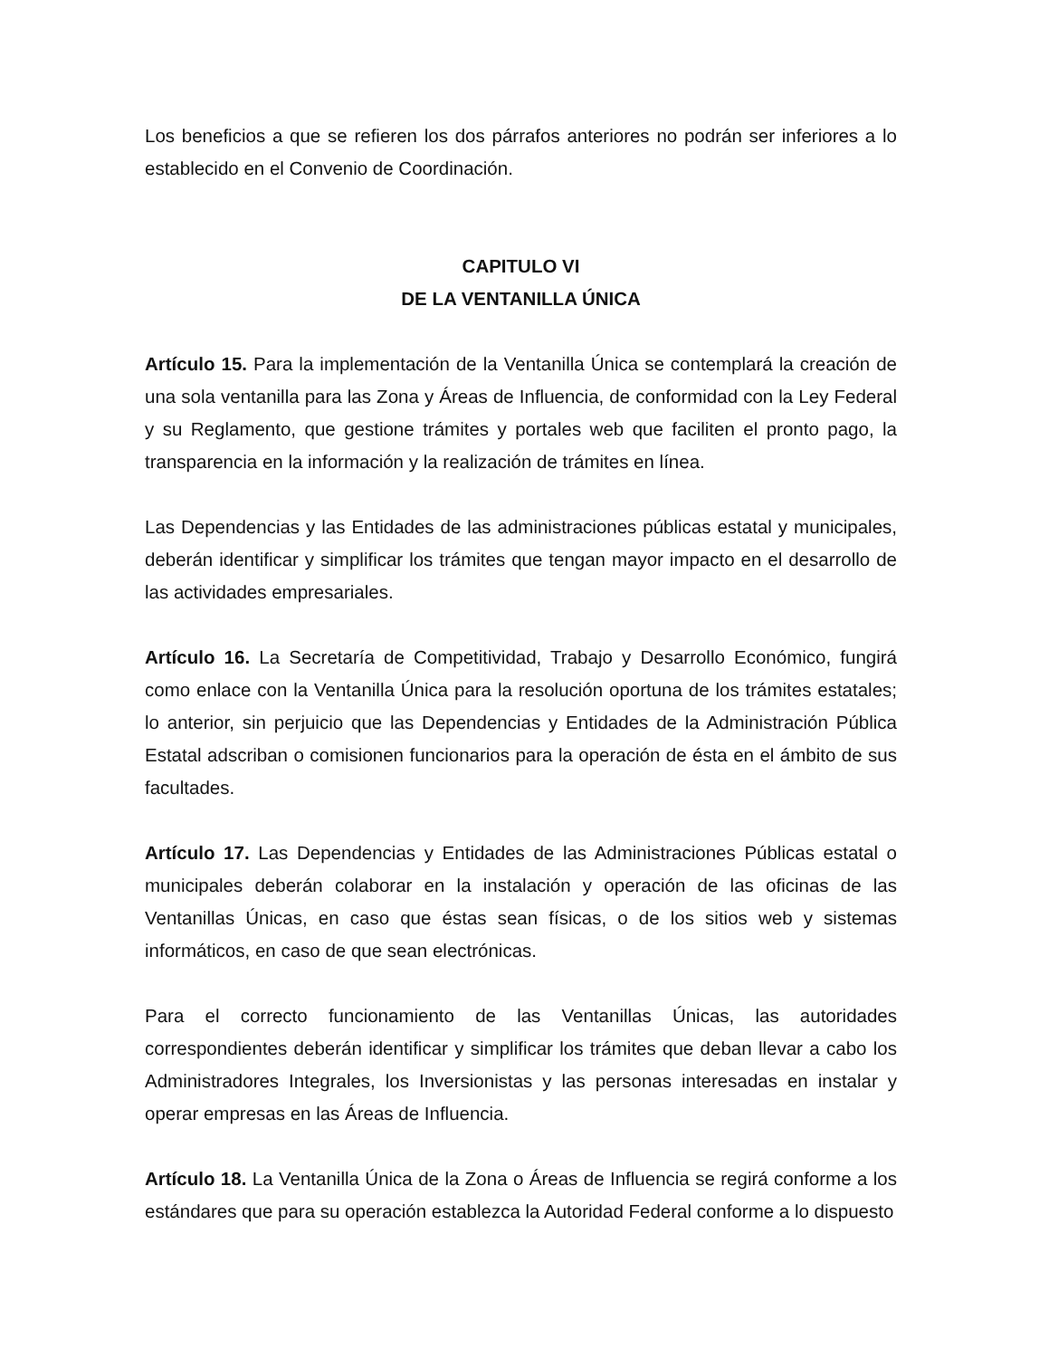Los beneficios a que se refieren los dos párrafos anteriores no podrán ser inferiores a lo establecido en el Convenio de Coordinación.
CAPITULO VI
DE LA VENTANILLA ÚNICA
Artículo 15. Para la implementación de la Ventanilla Única se contemplará la creación de una sola ventanilla para las Zona y Áreas de Influencia, de conformidad con la Ley Federal y su Reglamento, que gestione trámites y portales web que faciliten el pronto pago, la transparencia en la información y la realización de trámites en línea.
Las Dependencias y las Entidades de las administraciones públicas estatal y municipales, deberán identificar y simplificar los trámites que tengan mayor impacto en el desarrollo de las actividades empresariales.
Artículo 16. La Secretaría de Competitividad, Trabajo y Desarrollo Económico, fungirá como enlace con la Ventanilla Única para la resolución oportuna de los trámites estatales; lo anterior, sin perjuicio que las Dependencias y Entidades de la Administración Pública Estatal adscriban o comisionen funcionarios para la operación de ésta en el ámbito de sus facultades.
Artículo 17. Las Dependencias y Entidades de las Administraciones Públicas estatal o municipales deberán colaborar en la instalación y operación de las oficinas de las Ventanillas Únicas, en caso que éstas sean físicas, o de los sitios web y sistemas informáticos, en caso de que sean electrónicas.
Para el correcto funcionamiento de las Ventanillas Únicas, las autoridades correspondientes deberán identificar y simplificar los trámites que deban llevar a cabo los Administradores Integrales, los Inversionistas y las personas interesadas en instalar y operar empresas en las Áreas de Influencia.
Artículo 18. La Ventanilla Única de la Zona o Áreas de Influencia se regirá conforme a los estándares que para su operación establezca la Autoridad Federal conforme a lo dispuesto